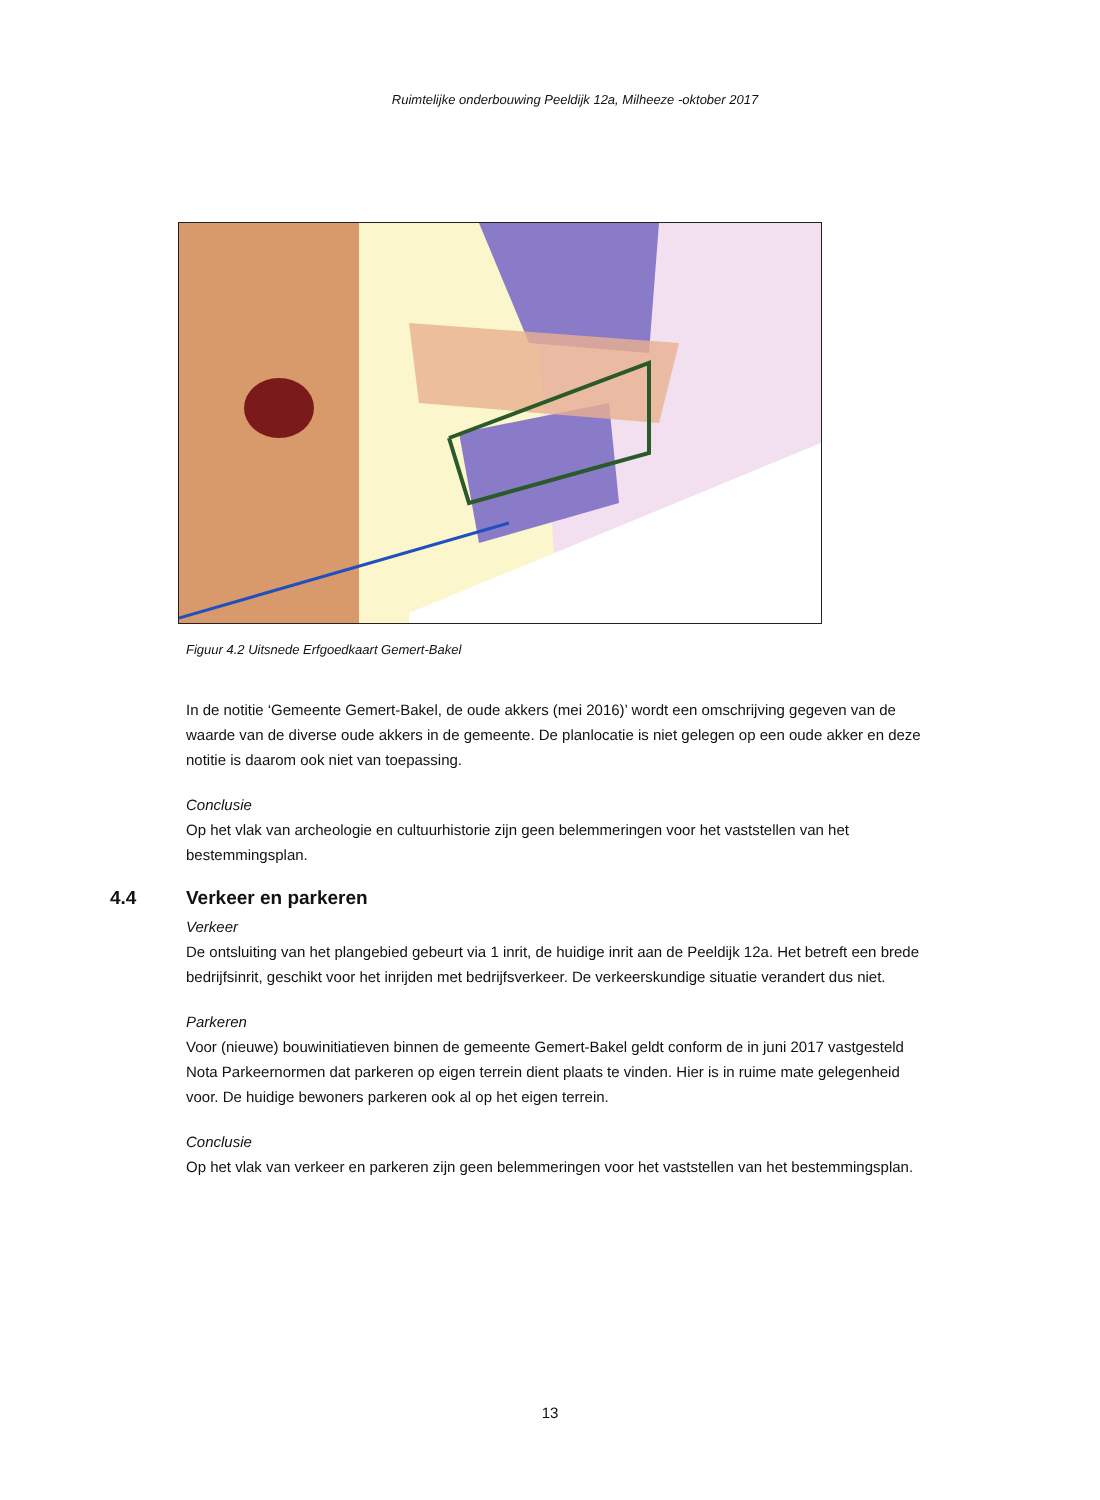Ruimtelijke onderbouwing Peeldijk 12a, Milheeze -oktober 2017
Figuur 4.2 Uitsnede Erfgoedkaart Gemert-Bakel
In de notitie ‘Gemeente Gemert-Bakel, de oude akkers (mei 2016)’ wordt een omschrijving gegeven van de waarde van de diverse oude akkers in de gemeente. De planlocatie is niet gelegen op een oude akker en deze notitie is daarom ook niet van toepassing.
Conclusie
Op het vlak van archeologie en cultuurhistorie zijn geen belemmeringen voor het vaststellen van het bestemmingsplan.
4.4 Verkeer en parkeren
Verkeer
De ontsluiting van het plangebied gebeurt via 1 inrit, de huidige inrit aan de Peeldijk 12a. Het betreft een brede bedrijfsinrit, geschikt voor het inrijden met bedrijfsverkeer. De verkeerskundige situatie verandert dus niet.
Parkeren
Voor (nieuwe) bouwinitiatieven binnen de gemeente Gemert-Bakel geldt conform de in juni 2017 vastgesteld Nota Parkeernormen dat parkeren op eigen terrein dient plaats te vinden. Hier is in ruime mate gelegenheid voor. De huidige bewoners parkeren ook al op het eigen terrein.
Conclusie
Op het vlak van verkeer en parkeren zijn geen belemmeringen voor het vaststellen van het bestemmingsplan.
13